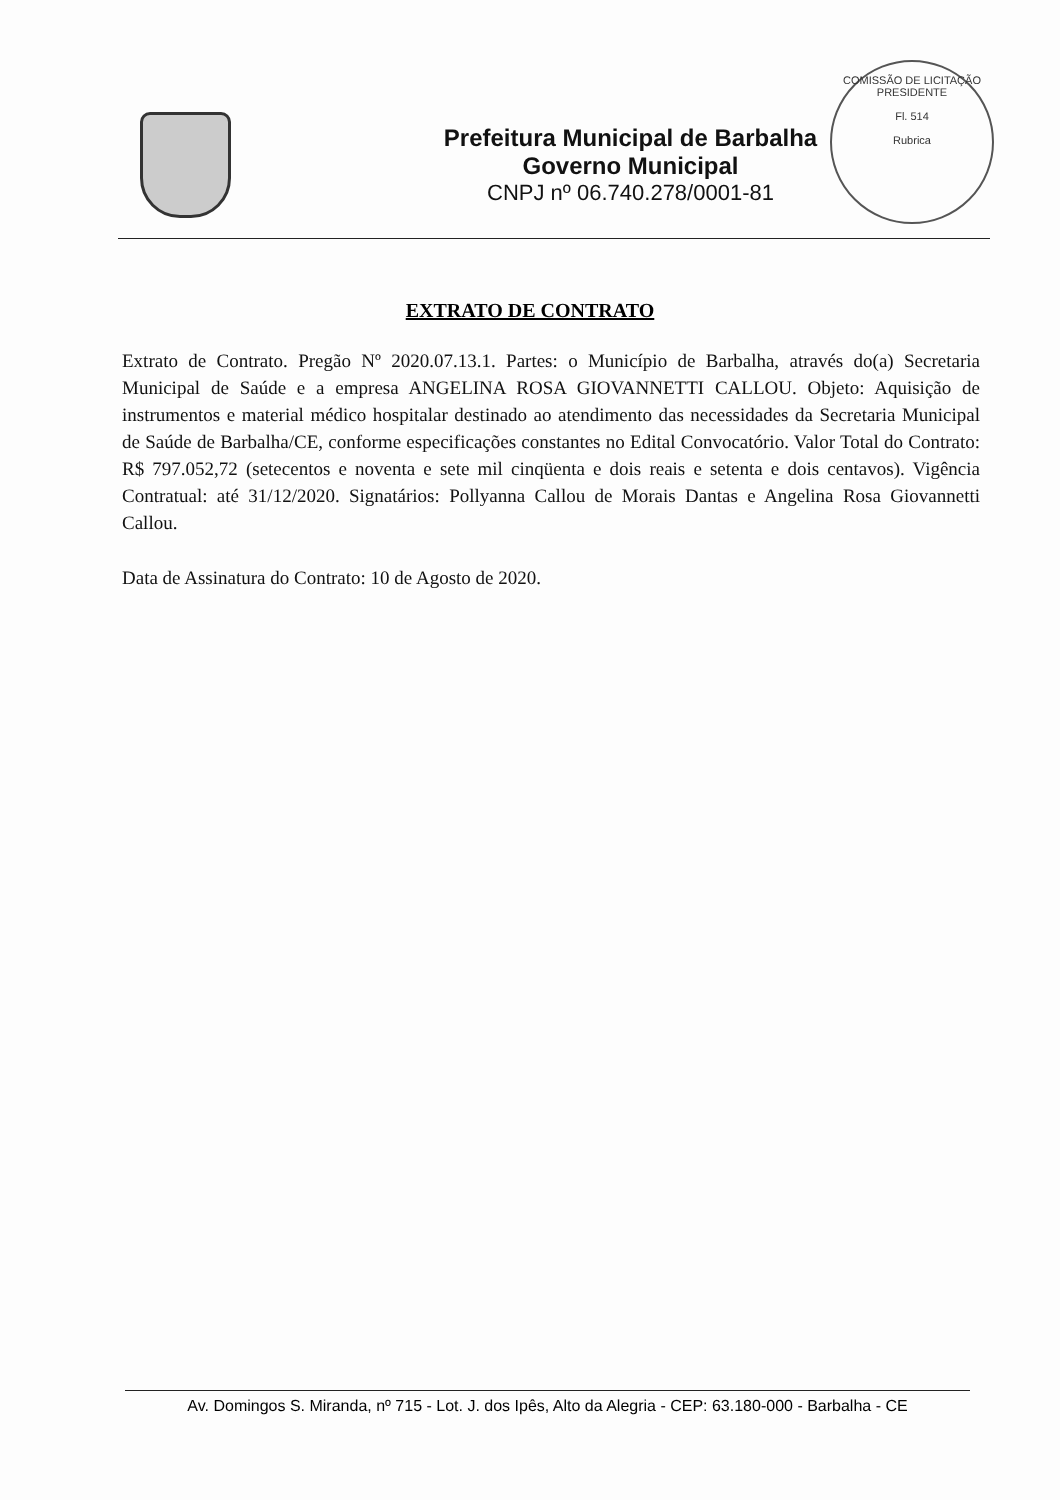Prefeitura Municipal de Barbalha
Governo Municipal
CNPJ nº 06.740.278/0001-81
COMISSÃO DE LICITAÇÃO
PRESIDENTE
Fl. 514
Rubrica
EXTRATO DE CONTRATO
Extrato de Contrato. Pregão Nº 2020.07.13.1. Partes: o Município de Barbalha, através do(a) Secretaria Municipal de Saúde e a empresa ANGELINA ROSA GIOVANNETTI CALLOU. Objeto: Aquisição de instrumentos e material médico hospitalar destinado ao atendimento das necessidades da Secretaria Municipal de Saúde de Barbalha/CE, conforme especificações constantes no Edital Convocatório. Valor Total do Contrato: R$ 797.052,72 (setecentos e noventa e sete mil cinqüenta e dois reais e setenta e dois centavos). Vigência Contratual: até 31/12/2020. Signatários: Pollyanna Callou de Morais Dantas e Angelina Rosa Giovannetti Callou.
Data de Assinatura do Contrato: 10 de Agosto de 2020.
Av. Domingos S. Miranda, nº 715 - Lot. J. dos Ipês, Alto da Alegria - CEP: 63.180-000 - Barbalha - CE